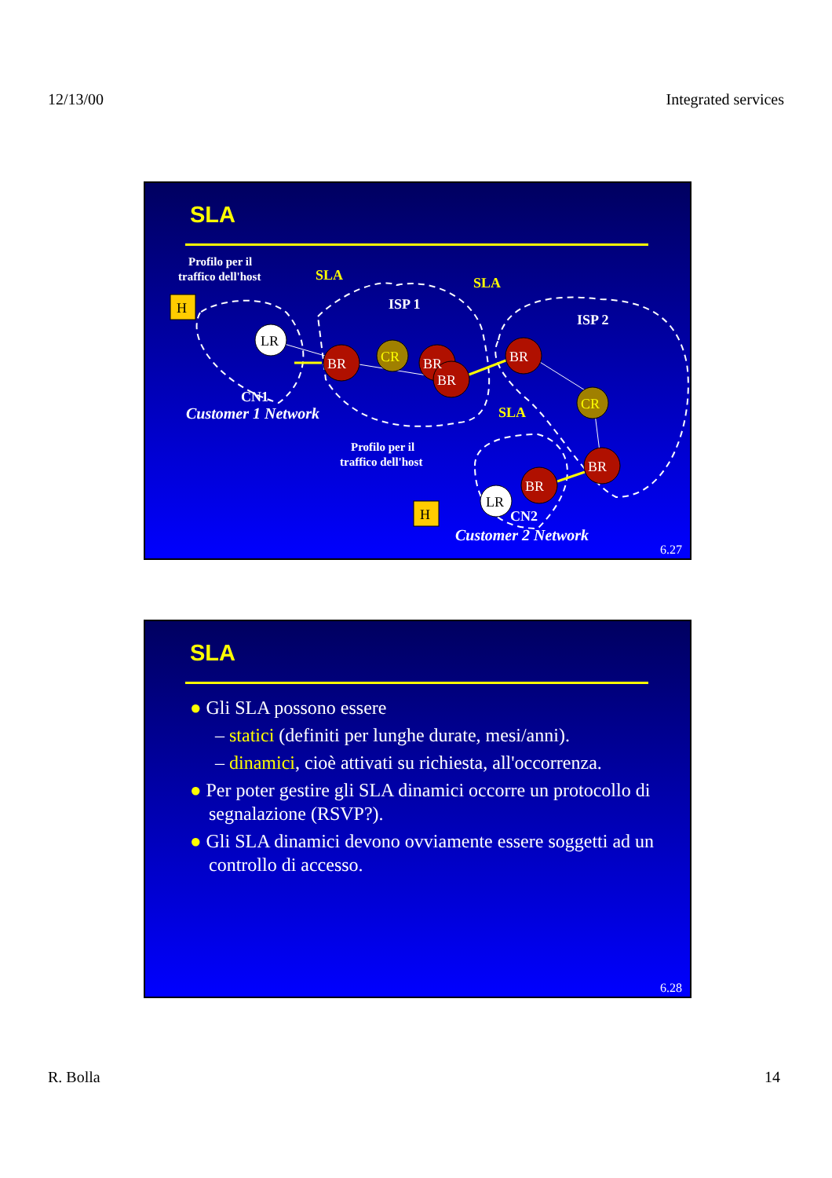12/13/00 Integrated services
SLA
Profilo per il
traffico dell'host
ISP 1
ISP 2
CN1
CN2
Profilo per il
traffico dell'host
SLA
SLA
SLA
Customer 1 Network
Customer 2 Network
H
H
LR
LR
BR
BR
BR
BR
BR
BR
CR
CR
6.27
SLA
● Gli SLA possono essere
– statici (definiti per lunghe durate, mesi/anni).
– dinamici, cioè attivati su richiesta, all'occorrenza.
● Per poter gestire gli SLA dinamici occorre un protocollo di segnalazione (RSVP?).
● Gli SLA dinamici devono ovviamente essere soggetti ad un controllo di accesso.
6.28
R. Bolla 14